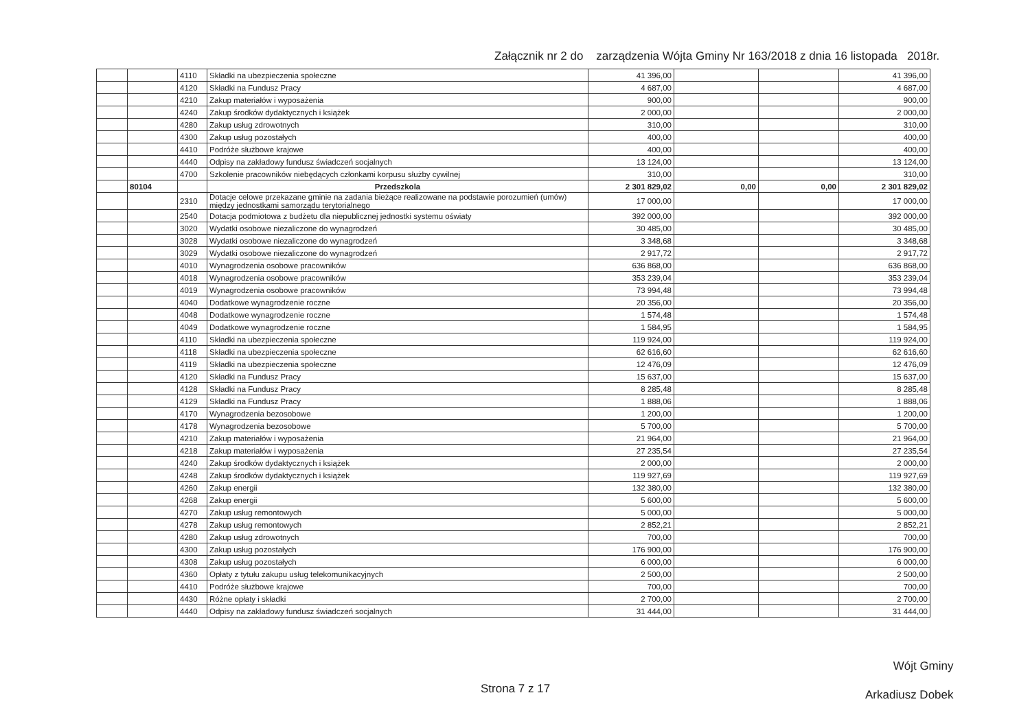Załącznik nr 2 do zarządzenia Wójta Gminy Nr 163/2018 z dnia 16 listopada 2018r.
| | | 4110 | Składki na ubezpieczenia społeczne | 41 396,00 | | | 41 396,00 |
| | | 4120 | Składki na Fundusz Pracy | 4 687,00 | | | 4 687,00 |
| | | 4210 | Zakup materiałów i wyposażenia | 900,00 | | | 900,00 |
| | | 4240 | Zakup środków dydaktycznych i książek | 2 000,00 | | | 2 000,00 |
| | | 4280 | Zakup usług zdrowotnych | 310,00 | | | 310,00 |
| | | 4300 | Zakup usług pozostałych | 400,00 | | | 400,00 |
| | | 4410 | Podróże służbowe krajowe | 400,00 | | | 400,00 |
| | | 4440 | Odpisy na zakładowy fundusz świadczeń socjalnych | 13 124,00 | | | 13 124,00 |
| | | 4700 | Szkolenie pracowników niebędących członkami korpusu służby cywilnej | 310,00 | | | 310,00 |
| | 80104 | | Przedszkola | 2 301 829,02 | 0,00 | 0,00 | 2 301 829,02 |
| | | 2310 | Dotacje celowe przekazane gminie na zadania bieżące realizowane na podstawie porozumień (umów) między jednostkami samorządu terytorialnego | 17 000,00 | | | 17 000,00 |
| | | 2540 | Dotacja podmiotowa z budżetu dla niepublicznej jednostki systemu oświaty | 392 000,00 | | | 392 000,00 |
| | | 3020 | Wydatki osobowe niezaliczone do wynagrodzeń | 30 485,00 | | | 30 485,00 |
| | | 3028 | Wydatki osobowe niezaliczone do wynagrodzeń | 3 348,68 | | | 3 348,68 |
| | | 3029 | Wydatki osobowe niezaliczone do wynagrodzeń | 2 917,72 | | | 2 917,72 |
| | | 4010 | Wynagrodzenia osobowe pracowników | 636 868,00 | | | 636 868,00 |
| | | 4018 | Wynagrodzenia osobowe pracowników | 353 239,04 | | | 353 239,04 |
| | | 4019 | Wynagrodzenia osobowe pracowników | 73 994,48 | | | 73 994,48 |
| | | 4040 | Dodatkowe wynagrodzenie roczne | 20 356,00 | | | 20 356,00 |
| | | 4048 | Dodatkowe wynagrodzenie roczne | 1 574,48 | | | 1 574,48 |
| | | 4049 | Dodatkowe wynagrodzenie roczne | 1 584,95 | | | 1 584,95 |
| | | 4110 | Składki na ubezpieczenia społeczne | 119 924,00 | | | 119 924,00 |
| | | 4118 | Składki na ubezpieczenia społeczne | 62 616,60 | | | 62 616,60 |
| | | 4119 | Składki na ubezpieczenia społeczne | 12 476,09 | | | 12 476,09 |
| | | 4120 | Składki na Fundusz Pracy | 15 637,00 | | | 15 637,00 |
| | | 4128 | Składki na Fundusz Pracy | 8 285,48 | | | 8 285,48 |
| | | 4129 | Składki na Fundusz Pracy | 1 888,06 | | | 1 888,06 |
| | | 4170 | Wynagrodzenia bezosobowe | 1 200,00 | | | 1 200,00 |
| | | 4178 | Wynagrodzenia bezosobowe | 5 700,00 | | | 5 700,00 |
| | | 4210 | Zakup materiałów i wyposażenia | 21 964,00 | | | 21 964,00 |
| | | 4218 | Zakup materiałów i wyposażenia | 27 235,54 | | | 27 235,54 |
| | | 4240 | Zakup środków dydaktycznych i książek | 2 000,00 | | | 2 000,00 |
| | | 4248 | Zakup środków dydaktycznych i książek | 119 927,69 | | | 119 927,69 |
| | | 4260 | Zakup energii | 132 380,00 | | | 132 380,00 |
| | | 4268 | Zakup energii | 5 600,00 | | | 5 600,00 |
| | | 4270 | Zakup usług remontowych | 5 000,00 | | | 5 000,00 |
| | | 4278 | Zakup usług remontowych | 2 852,21 | | | 2 852,21 |
| | | 4280 | Zakup usług zdrowotnych | 700,00 | | | 700,00 |
| | | 4300 | Zakup usług pozostałych | 176 900,00 | | | 176 900,00 |
| | | 4308 | Zakup usług pozostałych | 6 000,00 | | | 6 000,00 |
| | | 4360 | Opłaty z tytułu zakupu usług telekomunikacyjnych | 2 500,00 | | | 2 500,00 |
| | | 4410 | Podróże służbowe krajowe | 700,00 | | | 700,00 |
| | | 4430 | Różne opłaty i składki | 2 700,00 | | | 2 700,00 |
| | | 4440 | Odpisy na zakładowy fundusz świadczeń socjalnych | 31 444,00 | | | 31 444,00 |
Wójt Gminy
Arkadiusz Dobek
Strona 7 z 17